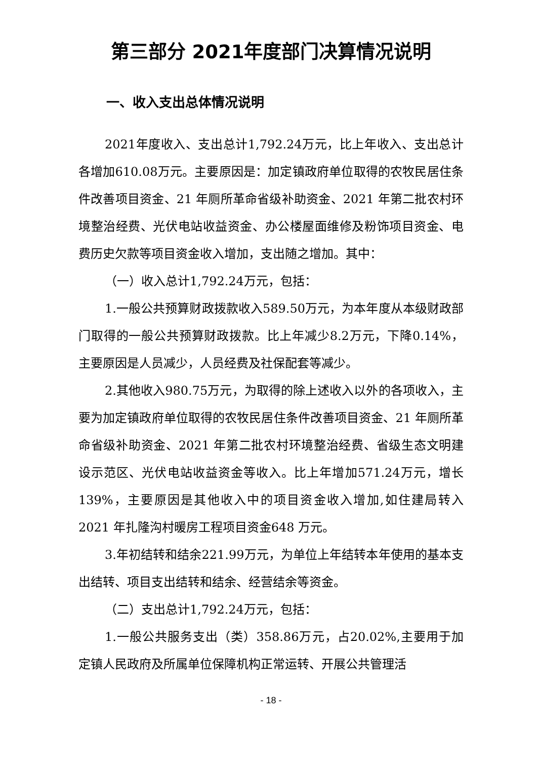第三部分 2021年度部门决算情况说明
一、收入支出总体情况说明
2021年度收入、支出总计1,792.24万元，比上年收入、支出总计各增加610.08万元。主要原因是：加定镇政府单位取得的农牧民居住条件改善项目资金、21 年厕所革命省级补助资金、2021 年第二批农村环境整治经费、光伏电站收益资金、办公楼屋面维修及粉饰项目资金、电费历史欠款等项目资金收入增加，支出随之增加。其中：
（一）收入总计1,792.24万元，包括：
1.一般公共预算财政拨款收入589.50万元，为本年度从本级财政部门取得的一般公共预算财政拨款。比上年减少8.2万元，下降0.14%，主要原因是人员减少，人员经费及社保配套等减少。
2.其他收入980.75万元，为取得的除上述收入以外的各项收入，主要为加定镇政府单位取得的农牧民居住条件改善项目资金、21 年厕所革命省级补助资金、2021 年第二批农村环境整治经费、省级生态文明建设示范区、光伏电站收益资金等收入。比上年增加571.24万元，增长139%，主要原因是其他收入中的项目资金收入增加,如住建局转入2021 年扎隆沟村暖房工程项目资金648 万元。
3.年初结转和结余221.99万元，为单位上年结转本年使用的基本支出结转、项目支出结转和结余、经营结余等资金。
（二）支出总计1,792.24万元，包括：
1.一般公共服务支出（类）358.86万元，占20.02%,主要用于加定镇人民政府及所属单位保障机构正常运转、开展公共管理活
- 18 -